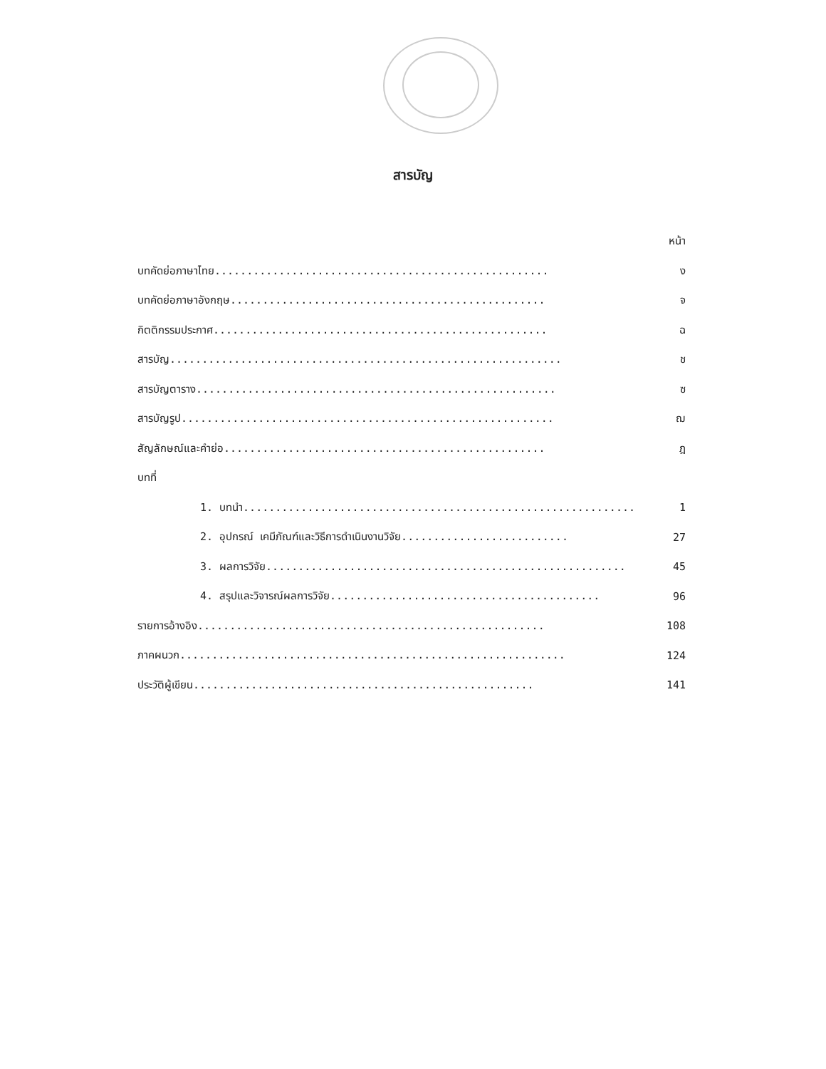สารบัญ
หน้า
บทคัดย่อภาษาไทย.................................................... ง
บทคัดย่อภาษาอังกฤษ................................................. จ
กิตติกรรมประกาศ.................................................... ฉ
สารบัญ............................................................. ช
สารบัญตาราง........................................................ ซ
สารบัญรูป.......................................................... ฌ
สัญลักษณ์และคำย่อ.................................................. ฎ
บทที่
1. บทนำ............................................................. 1
2. อุปกรณ์ เคมีภัณฑ์และวิธีการดำเนินงานวิจัย.......................... 27
3. ผลการวิจัย........................................................ 45
4. สรุปและวิจารณ์ผลการวิจัย.......................................... 96
รายการอ้างอิง...................................................... 108
ภาคผนวก............................................................ 124
ประวัติผู้เขียน..................................................... 141